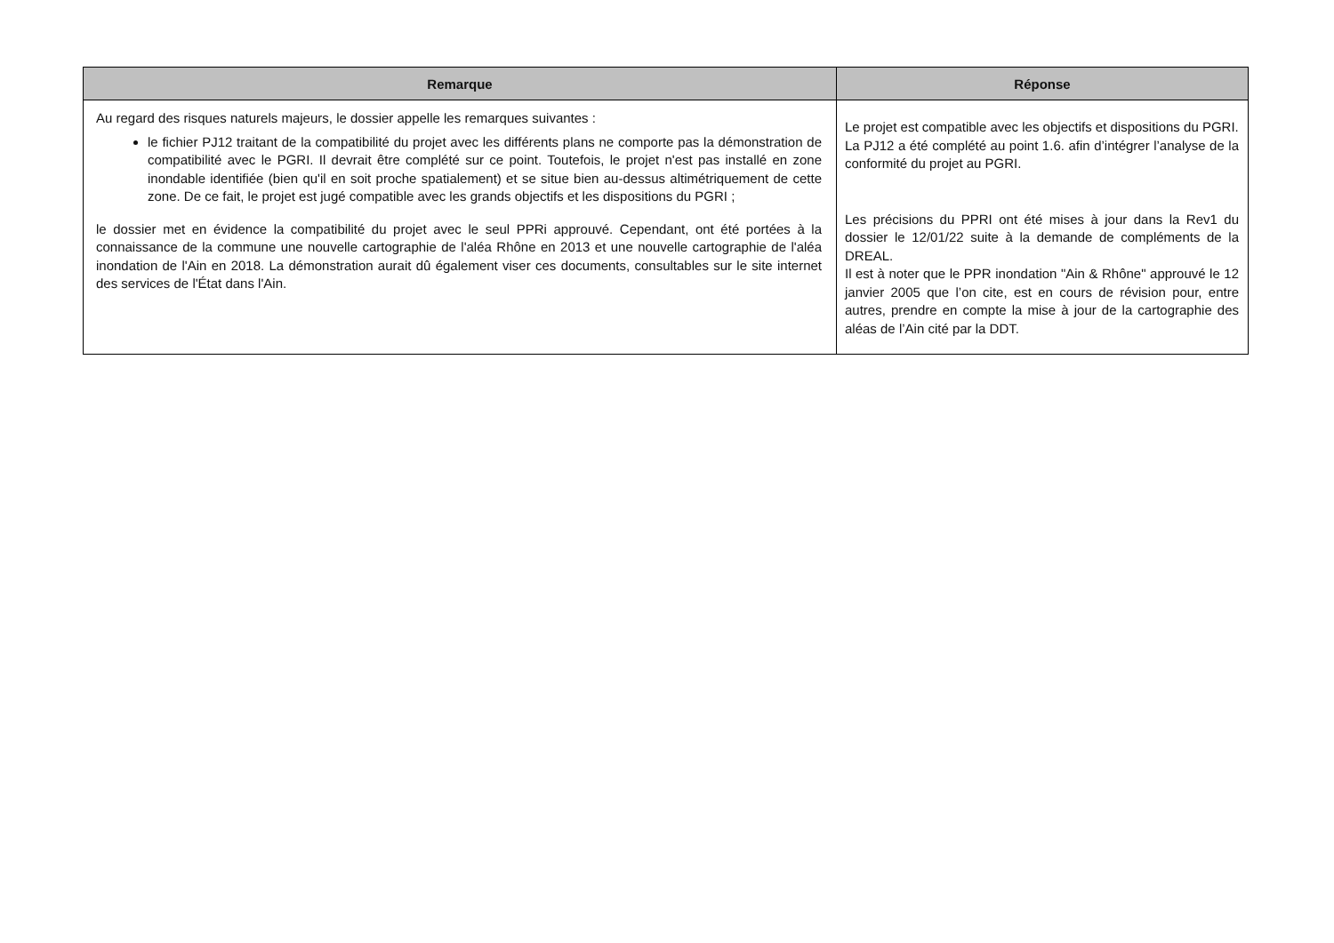| Remarque | Réponse |
| --- | --- |
| Au regard des risques naturels majeurs, le dossier appelle les remarques suivantes : le fichier PJ12 traitant de la compatibilité du projet avec les différents plans ne comporte pas la démonstration de compatibilité avec le PGRI. Il devrait être complété sur ce point. Toutefois, le projet n'est pas installé en zone inondable identifiée (bien qu'il en soit proche spatialement) et se situe bien au-dessus altimétriquement de cette zone. De ce fait, le projet est jugé compatible avec les grands objectifs et les dispositions du PGRI ; le dossier met en évidence la compatibilité du projet avec le seul PPRi approuvé. Cependant, ont été portées à la connaissance de la commune une nouvelle cartographie de l'aléa Rhône en 2013 et une nouvelle cartographie de l'aléa inondation de l'Ain en 2018. La démonstration aurait dû également viser ces documents, consultables sur le site internet des services de l'État dans l'Ain. | Le projet est compatible avec les objectifs et dispositions du PGRI. La PJ12 a été complété au point 1.6. afin d’intégrer l’analyse de la conformité du projet au PGRI. Les précisions du PPRI ont été mises à jour dans la Rev1 du dossier le 12/01/22 suite à la demande de compléments de la DREAL. Il est à noter que le PPR inondation "Ain & Rhône" approuvé le 12 janvier 2005 que l’on cite, est en cours de révision pour, entre autres, prendre en compte la mise à jour de la cartographie des aléas de l’Ain cité par la DDT. |